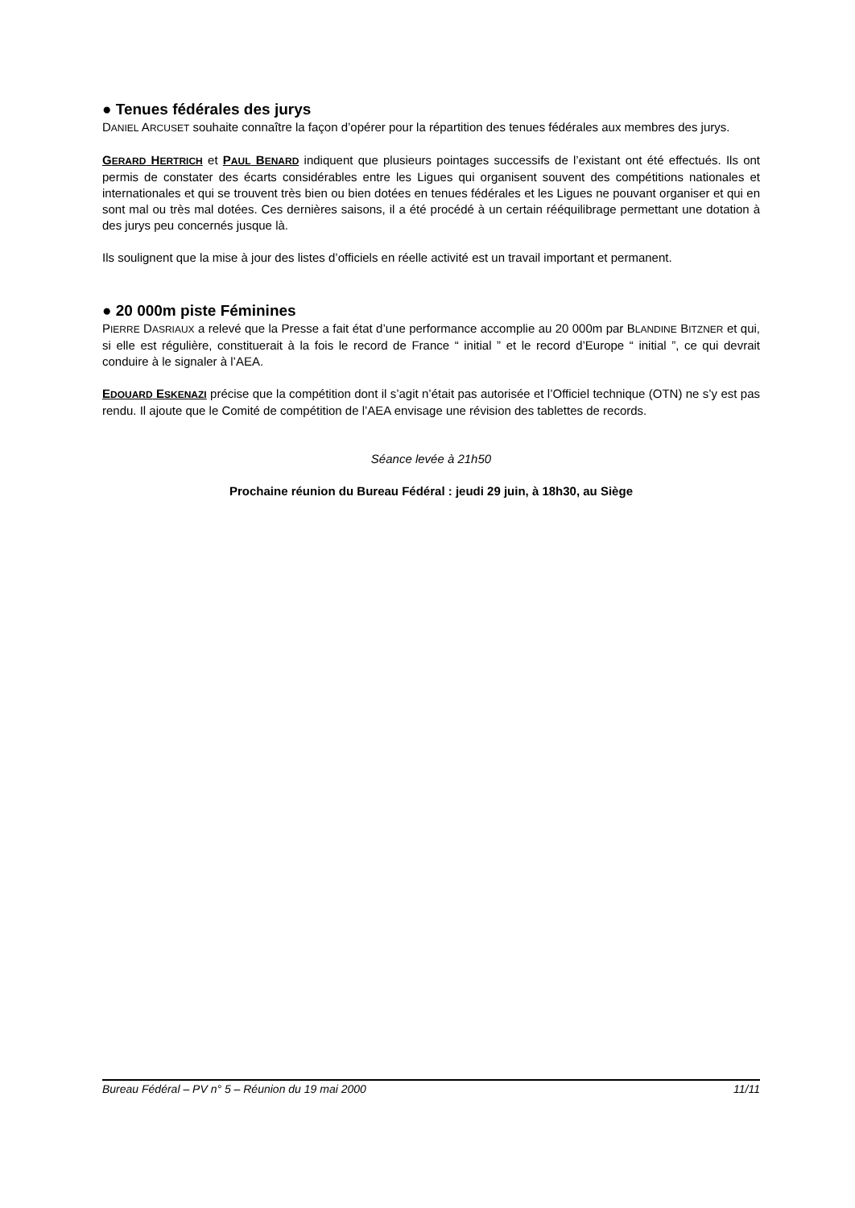● Tenues fédérales des jurys
DANIEL ARCUSET souhaite connaître la façon d’opérer pour la répartition des tenues fédérales aux membres des jurys.
GERARD HERTRICH et PAUL BENARD indiquent que plusieurs pointages successifs de l’existant ont été effectués. Ils ont permis de constater des écarts considérables entre les Ligues qui organisent souvent des compétitions nationales et internationales et qui se trouvent très bien ou bien dotées en tenues fédérales et les Ligues ne pouvant organiser et qui en sont mal ou très mal dotées. Ces dernières saisons, il a été procédé à un certain rééquilibrage permettant une dotation à des jurys peu concernés jusque là.
Ils soulignent que la mise à jour des listes d’officiels en réelle activité est un travail important et permanent.
● 20 000m piste Féminines
PIERRE DASRIAUX a relevé que la Presse a fait état d’une performance accomplie au 20 000m par BLANDINE BITZNER et qui, si elle est régulière, constituerait à la fois le record de France “ initial ” et le record d’Europe “ initial ”, ce qui devrait conduire à le signaler à l’AEA.
EDOUARD ESKENAZI précise que la compétition dont il s’agit n’était pas autorisée et l’Officiel technique (OTN) ne s’y est pas rendu. Il ajoute que le Comité de compétition de l’AEA envisage une révision des tablettes de records.
Séance levée à 21h50
Prochaine réunion du Bureau Fédéral : jeudi 29 juin, à 18h30, au Siège
Bureau Fédéral – PV n° 5 – Réunion du 19 mai 2000 11/11